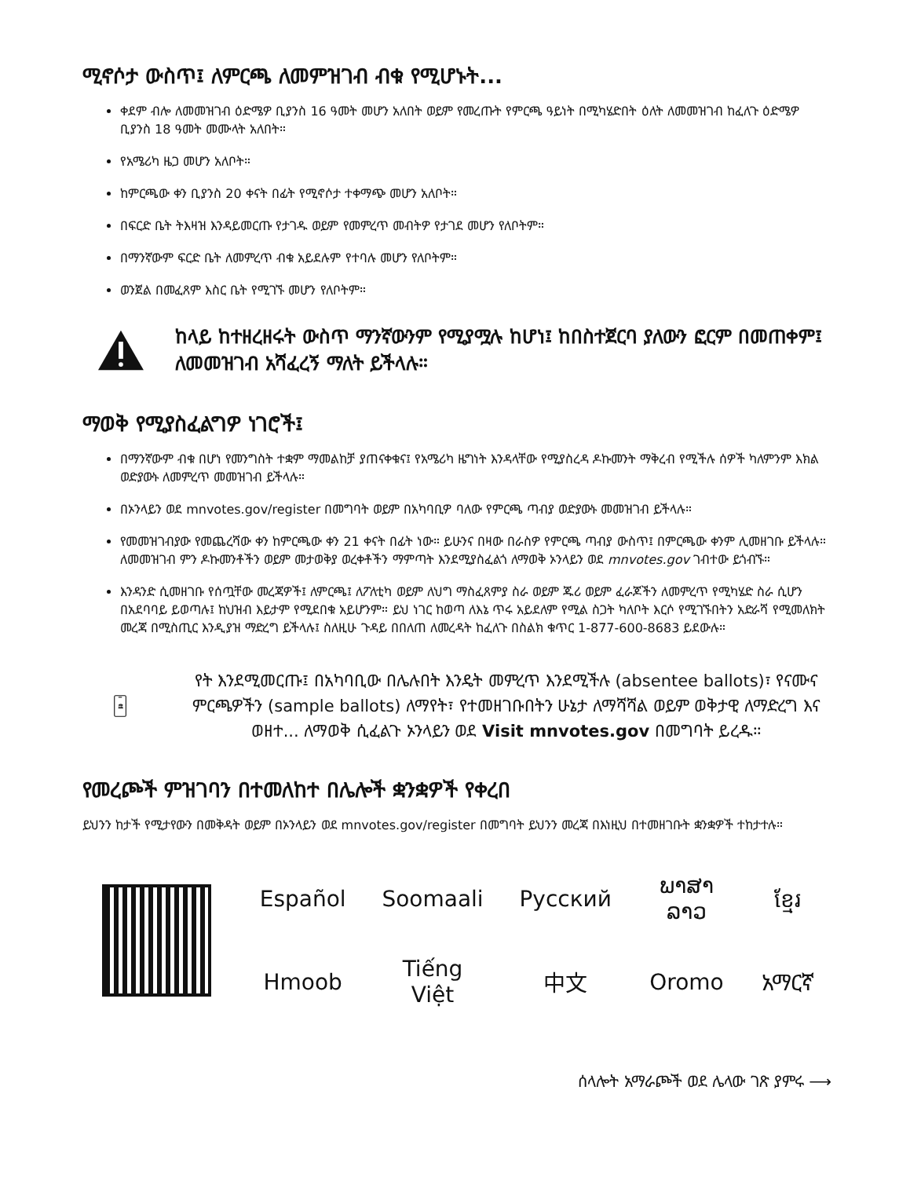ሚኖሶታ ውስጥ፤ ለምርጫ ለመምዝገብ ብቁ የሚሆኑት...
ቀደም ብሎ ለመመዝገብ ዕድሜዎ ቢያንስ 16 ዓመት መሆን አለበት ወይም የመረጡት የምርጫ ዓይነት በሚካሄድበት ዕለት ለመመዝገብ ከፈለጉ ዕድሜዎ ቢያንስ 18 ዓመት መሙላት አለበት።
የአሜሪካ ዜጋ መሆን አለቦት።
ከምርጫው ቀን ቢያንስ 20 ቀናት በፊት የሚኖሶታ ተቀማጭ መሆን አለቦት።
በፍርድ ቤት ትእዛዝ እንዳይመርጡ የታገዱ ወይም የመምረጥ መብትዎ የታገደ መሆን የለቦትም።
በማንኛውም ፍርድ ቤት ለመምረጥ ብቁ አይደሉም የተባሉ መሆን የለቦትም።
ወንጀል በመፈጸም እስር ቤት የሚገኙ መሆን የለቦትም።
ከላይ ከተዘረዘሩት ውስጥ ማንኛውንም የሚያሟሉ ከሆነ፤ ከበስተጀርባ ያለውን ፎርም በመጠቀም፤ ለመመዝገብ አሻፈረኝ ማለት ይችላሉ።
ማወቅ የሚያስፈልግዎ ነገሮች፤
በማንኛውም ብቁ በሆነ የመንግስት ተቋም ማመልከቻ ያጠናቀቁና፤ የአሜሪካ ዜግነት እንዳላቸው የሚያስረዳ ዶኩመንት ማቅረብ የሚችሉ ሰዎች ካለምንም እክል ወድያውኑ ለመምረጥ መመዝገብ ይችላሉ።
በኦንላይን ወደ mnvotes.gov/register በመግባት ወይም በአካባቢዎ ባለው የምርጫ ጣብያ ወድያውኑ መመዝገብ ይችላሉ።
የመመዝገብያው የመጨረሻው ቀን ከምርጫው ቀን 21 ቀናት በፊት ነው። ይሁንና በዛው በራስዎ የምርጫ ጣብያ ውስጥ፤ በምርጫው ቀንም ሊመዘገቡ ይችላሉ። ለመመዝገብ ምን ዶኩመንቶችን ወይም መታወቅያ ወረቀቶችን ማምጣት እንደሚያስፈልጎ ለማወቅ ኦንላይን ወደ mnvotes.gov ገብተው ይጎብኙ።
እንዳንድ ሲመዘገቡ የሰጧቸው መረጃዎች፤ ለምርጫ፤ ለፖለቲካ ወይም ለህግ ማስፈጸምያ ስራ ወይም ጁሪ ወይም ፈራጆችን ለመምረጥ የሚካሄድ ስራ ሲሆን በአደባባይ ይወጣሉ፤ ከህዝብ እይታም የሚደበቁ አይሆንም። ይህ ነገር ከወጣ ለእኔ ጥሩ አይደለም የሚል ስጋት ካለቦት እርሶ የሚገኙበትን አድራሻ የሚመለክት መረጃ በሚስጢር እንዲያዝ ማድረግ ይችላሉ፤ ስለዚሁ ጉዳይ በበለጠ ለመረዳት ከፈለጉ በስልክ ቁጥር 1-877-600-8683 ይደውሉ።
🏛
የት እንደሚመርጡ፤ በአካባቢው በሌሉበት እንዴት መምረጥ እንደሚችሉ (absentee ballots)፣ የናሙና ምርጫዎችን (sample ballots) ለማየት፣ የተመዘገቡበትን ሁኔታ ለማሻሻል ወይም ወቅታዊ ለማድረግ እና ወዘተ... ለማወቅ ሲፈልጉ ኦንላይን ወደ Visit mnvotes.gov በመግባት ይረዱ።
የመረጮች ምዝገባን በተመለከተ በሌሎች ቋንቋዎች የቀረበ
ይህንን ከታች የሚታየውን በመቅዳት ወይም በኦንላይን ወደ mnvotes.gov/register በመግባት ይህንን መረጃ በእነዚህ በተመዘገቡት ቋንቋዎች ተከታተሉ።
| Español | Soomaali | Русский | ພາສາລາວ | ខ្មែរ |
| Hmoob | Tiếng Việt | 中文 | Oromo | አማርኛ |
ሰላሎት አማራጮች ወደ ሌላው ገጽ ያምሩ ⟶